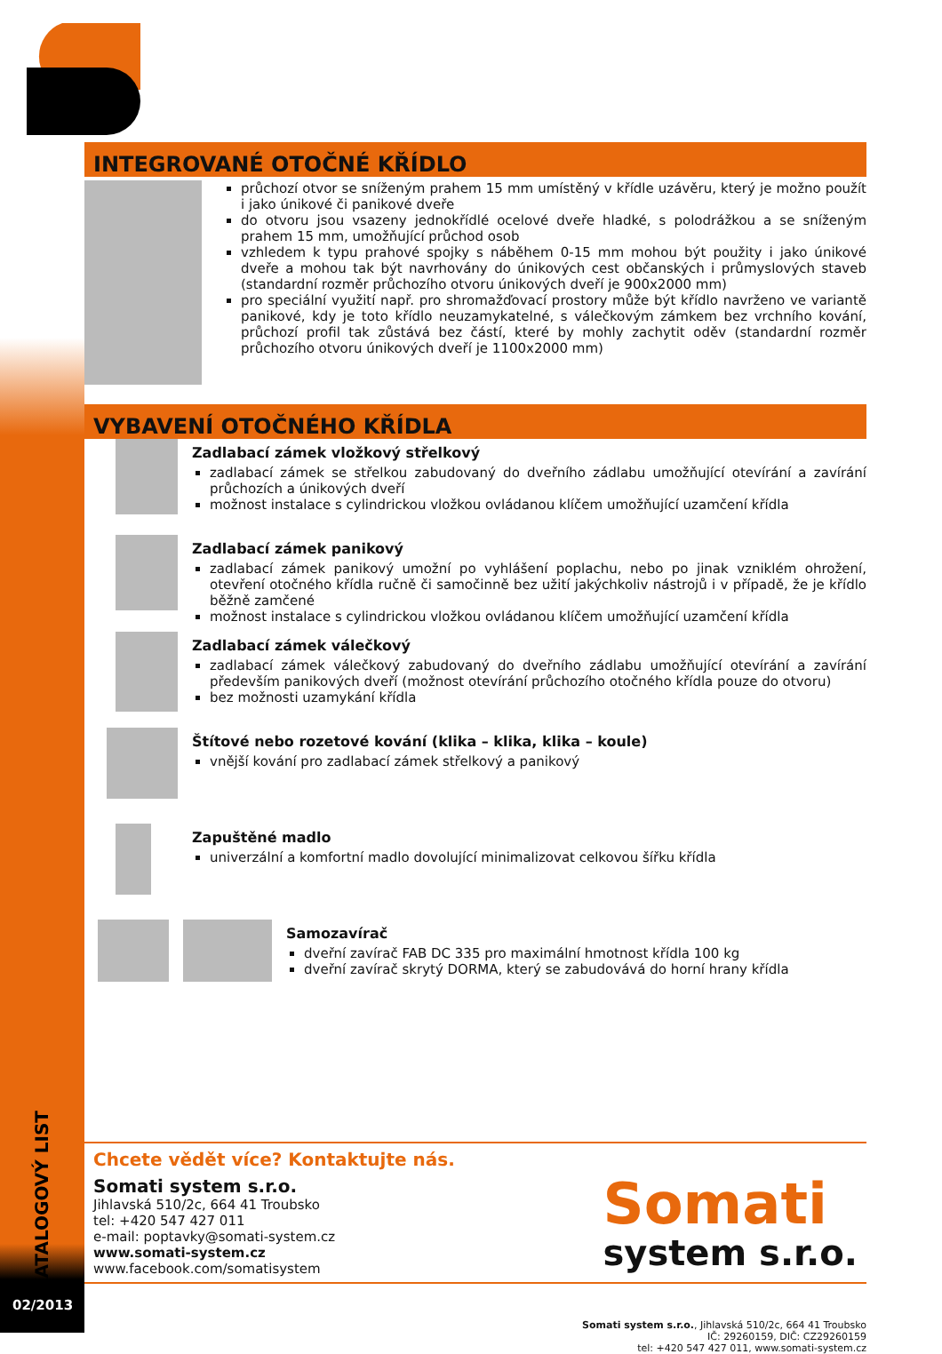KATALOGOVÝ LIST
02/2013
INTEGROVANÉ OTOČNÉ KŘÍDLO
průchozí otvor se sníženým prahem 15 mm umístěný v křídle uzávěru, který je možno použít i jako únikové či panikové dveře
do otvoru jsou vsazeny jednokřídlé ocelové dveře hladké, s polodrážkou a se sníženým prahem 15 mm, umožňující průchod osob
vzhledem k typu prahové spojky s náběhem 0-15 mm mohou být použity i jako únikové dveře a mohou tak být navrhovány do únikových cest občanských i průmyslových staveb (standardní rozměr průchozího otvoru únikových dveří je 900x2000 mm)
pro speciální využití např. pro shromažďovací prostory může být křídlo navrženo ve variantě panikové, kdy je toto křídlo neuzamykatelné, s válečkovým zámkem bez vrchního kování, průchozí profil tak zůstává bez částí, které by mohly zachytit oděv (standardní rozměr průchozího otvoru únikových dveří je 1100x2000 mm)
VYBAVENÍ OTOČNÉHO KŘÍDLA
Zadlabací zámek vložkový střelkový
zadlabací zámek se střelkou zabudovaný do dveřního zádlabu umožňující otevírání a zavírání průchozích a únikových dveří
možnost instalace s cylindrickou vložkou ovládanou klíčem umožňující uzamčení křídla
Zadlabací zámek panikový
zadlabací zámek panikový umožní po vyhlášení poplachu, nebo po jinak vzniklém ohrožení, otevření otočného křídla ručně či samočinně bez užití jakýchkoliv nástrojů i v případě, že je křídlo běžně zamčené
možnost instalace s cylindrickou vložkou ovládanou klíčem umožňující uzamčení křídla
Zadlabací zámek válečkový
zadlabací zámek válečkový zabudovaný do dveřního zádlabu umožňující otevírání a zavírání především panikových dveří (možnost otevírání průchozího otočného křídla pouze do otvoru)
bez možnosti uzamykání křídla
Štítové nebo rozetové kování (klika – klika, klika – koule)
vnější kování pro zadlabací zámek střelkový a panikový
Zapuštěné madlo
univerzální a komfortní madlo dovolující minimalizovat celkovou šířku křídla
Samozavírač
dveřní zavírač FAB DC 335 pro maximální hmotnost křídla 100 kg
dveřní zavírač skrytý DORMA, který se zabudovává do horní hrany křídla
Chcete vědět více? Kontaktujte nás.
Somati system s.r.o.
Jihlavská 510/2c, 664 41 Troubsko
tel: +420 547 427 011
e-mail: poptavky@somati-system.cz
www.somati-system.cz
www.facebook.com/somatisystem
Somati
system s.r.o.
Somati system s.r.o., Jihlavská 510/2c, 664 41 Troubsko
IČ: 29260159, DIČ: CZ29260159
tel: +420 547 427 011, www.somati-system.cz